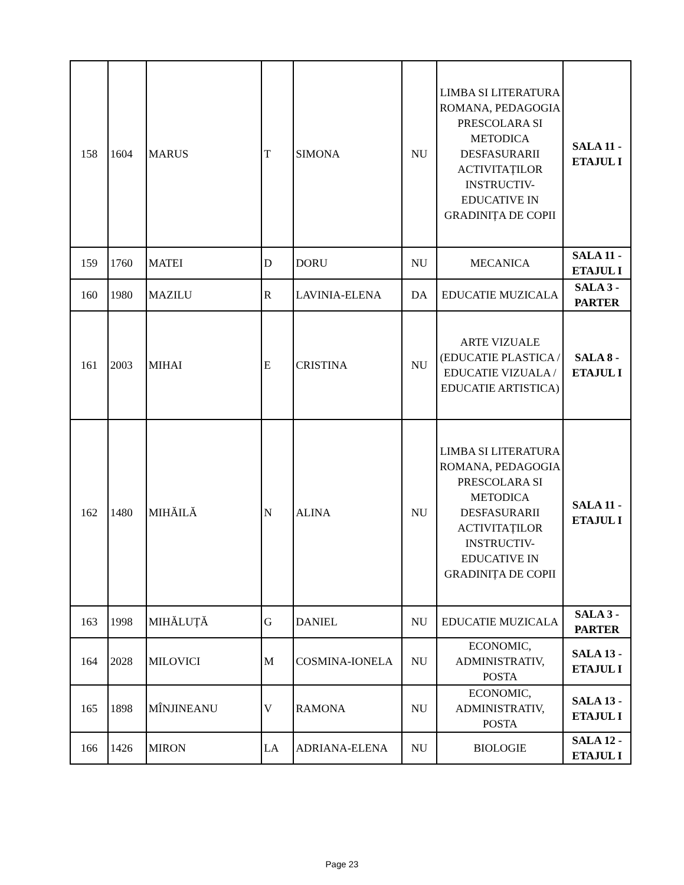| 158 | 1604 | MARUS | T | SIMONA | NU | LIMBA SI LITERATURA ROMANA, PEDAGOGIA PRESCOLARA SI METODICA DESFASURARII ACTIVITAȚILOR INSTRUCTIV-EDUCATIVE IN GRADINIȚA DE COPII | SALA 11 - ETAJUL I |
| 159 | 1760 | MATEI | D | DORU | NU | MECANICA | SALA 11 - ETAJUL I |
| 160 | 1980 | MAZILU | R | LAVINIA-ELENA | DA | EDUCATIE MUZICALA | SALA 3 - PARTER |
| 161 | 2003 | MIHAI | E | CRISTINA | NU | ARTE VIZUALE (EDUCATIE PLASTICA / EDUCATIE VIZUALA / EDUCATIE ARTISTICA) | SALA 8 - ETAJUL I |
| 162 | 1480 | MIHĂILĂ | N | ALINA | NU | LIMBA SI LITERATURA ROMANA, PEDAGOGIA PRESCOLARA SI METODICA DESFASURARII ACTIVITAȚILOR INSTRUCTIV-EDUCATIVE IN GRADINIȚA DE COPII | SALA 11 - ETAJUL I |
| 163 | 1998 | MIHĂLUȚĂ | G | DANIEL | NU | EDUCATIE MUZICALA | SALA 3 - PARTER |
| 164 | 2028 | MILOVICI | M | COSMINA-IONELA | NU | ECONOMIC, ADMINISTRATIV, POSTA | SALA 13 - ETAJUL I |
| 165 | 1898 | MÎNJINEANU | V | RAMONA | NU | ECONOMIC, ADMINISTRATIV, POSTA | SALA 13 - ETAJUL I |
| 166 | 1426 | MIRON | LA | ADRIANA-ELENA | NU | BIOLOGIE | SALA 12 - ETAJUL I |
Page 23